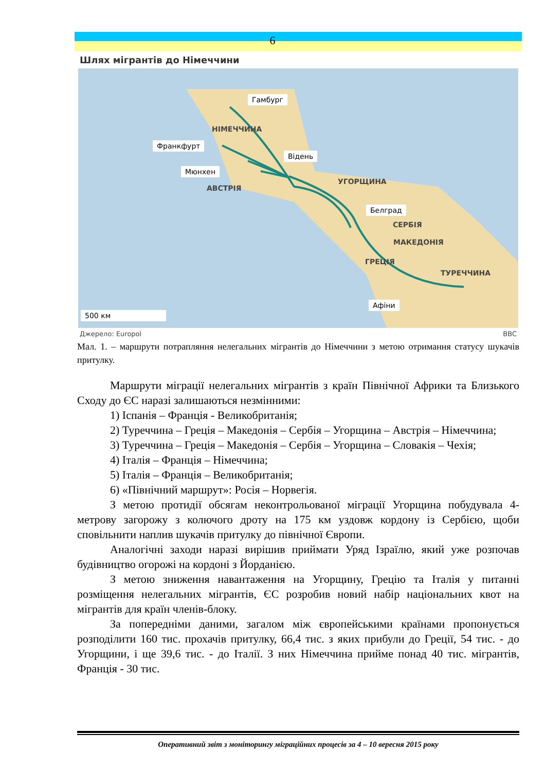6
Шлях мігрантів до Німеччини
Гамбург
НІМЕЧЧИНА
Франкфурт
Відень
Мюнхен
УГОРЩИНА
АВСТРІЯ
Белград
СЕРБІЯ
МАКЕДОНІЯ
ГРЕЦІЯ
ТУРЕЧЧИНА
Афіни
500 км
Джерело: Europol BBC
Мал. 1. – маршрути потрапляння нелегальних мігрантів до Німеччини з метою отримання статусу шукачів притулку.
Маршрути міграції нелегальних мігрантів з країн Північної Африки та Близького Сходу до ЄС наразі залишаються незмінними:
1) Іспанія – Франція - Великобританія;
2) Туреччина – Греція – Македонія – Сербія – Угорщина – Австрія – Німеччина;
3) Туреччина – Греція – Македонія – Сербія – Угорщина – Словакія – Чехія;
4) Італія – Франція – Німеччина;
5) Італія – Франція – Великобританія;
6) «Північний маршрут»: Росія – Норвегія.
З метою протидії обсягам неконтрольованої міграції Угорщина побудувала 4-метрову загорожу з колючого дроту на 175 км уздовж кордону із Сербією, щоби сповільнити наплив шукачів притулку до північної Європи.
Аналогічні заходи наразі вирішив приймати Уряд Ізраїлю, який уже розпочав будівництво огорожі на кордоні з Йорданією.
З метою зниження навантаження на Угорщину, Грецію та Італія у питанні розміщення нелегальних мігрантів, ЄС розробив новий набір національних квот на мігрантів для країн членів-блоку.
За попередніми даними, загалом між європейськими країнами пропонується розподілити 160 тис. прохачів притулку, 66,4 тис. з яких прибули до Греції, 54 тис. - до Угорщини, і ще 39,6 тис. - до Італії. З них Німеччина прийме понад 40 тис. мігрантів, Франція - 30 тис.
Оперативний звіт з моніторингу міграційних процесів за 4 – 10 вересня 2015 року